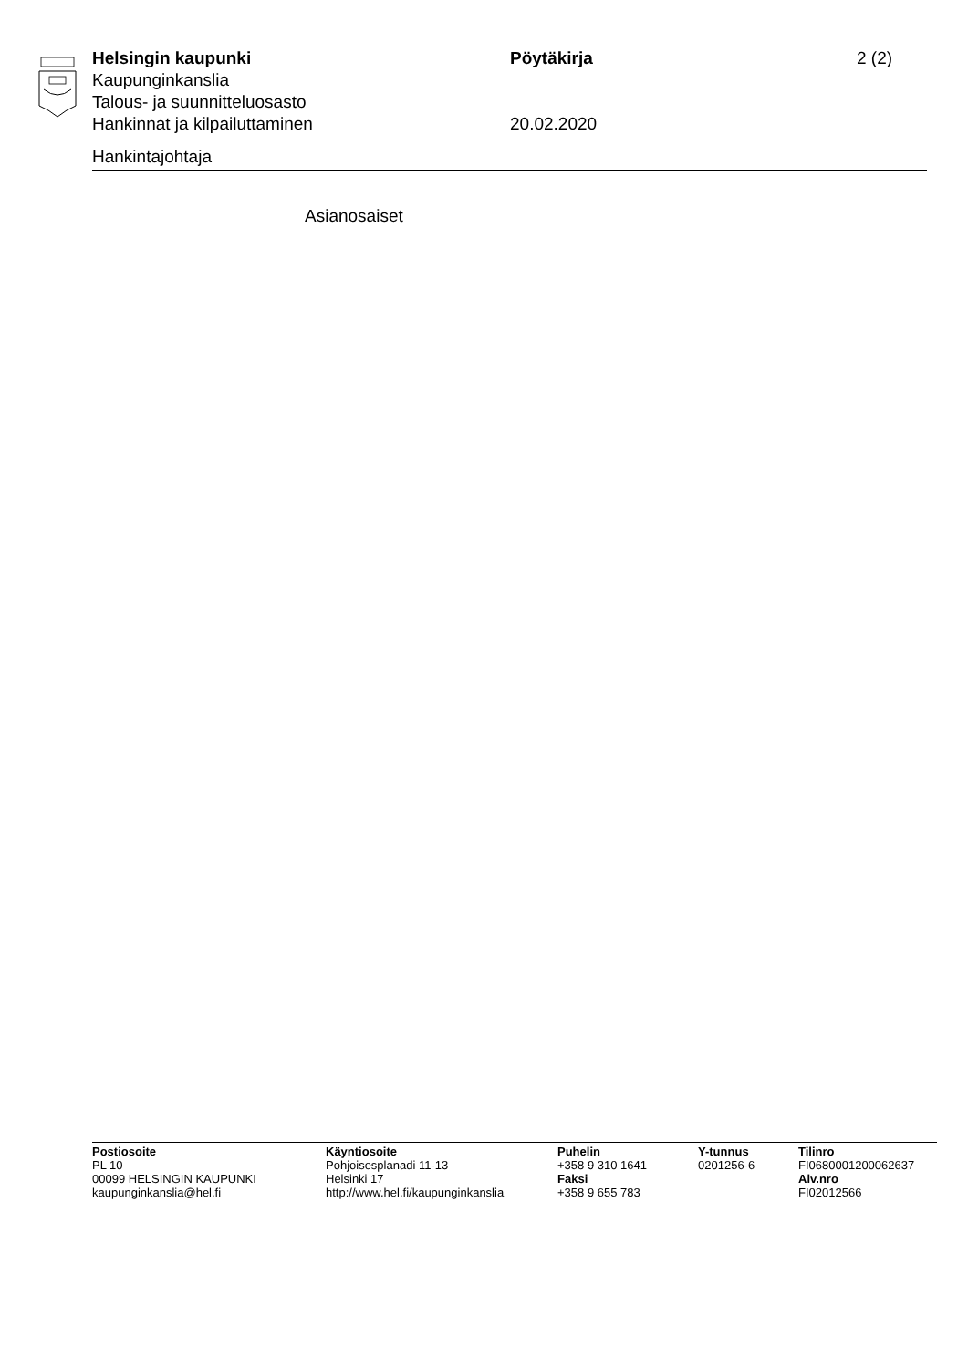Helsingin kaupunki Pöytäkirja 2 (2)
Kaupunginkanslia
Talous- ja suunnitteluosasto
Hankinnat ja kilpailuttaminen 20.02.2020
Hankintajohtaja
Asianosaiset
Postiosoite
PL 10
00099 HELSINGIN KAUPUNKI
kaupunginkanslia@hel.fi
Käyntiosoite
Pohjoisesplanadi 11-13
Helsinki 17
http://www.hel.fi/kaupunginkanslia
Puhelin
+358 9 310 1641
Faksi
+358 9 655 783
Y-tunnus
0201256-6
Tilinro
FI0680001200062637
Alv.nro
FI02012566